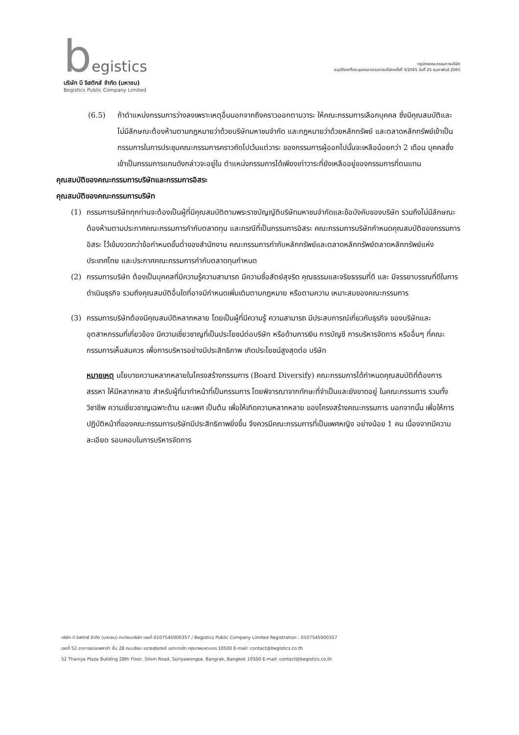begistics
บริษัท บี จิสติกส์ จำกัด (มหาชน)
Begistics Public Company Limited
กฎบัตรคณะกรรมการบริษัท
อนุมัติจากที่ประชุมคณะกรรมการบริษัทครั้งที่ 3/2565 วันที่ 25 กุมภาพันธ์ 2565
(6.5) ถ้าตำแหน่งกรรมการว่างลงเพราะเหตุอื่นนอกจากถึงคราวออกตามวาระ ให้คณะกรรมการเลือกบุคคล ซึ่งมีคุณสมบัติและไม่มีลักษณะต้องห้ามตามกฎหมายว่าด้วยบริษัทมหาชนจำกัด และกฎหมายว่าด้วยหลักทรัพย์ และตลาดหลักทรัพย์เข้าเป็นกรรมการในการประชุมคณะกรรมการคราวถัดไปเว้นแต่วาระ ของกรรมการผู้ออกไปนั้นจะเหลือน้อยกว่า 2 เดือน บุคคลซึ่งเข้าเป็นกรรมการแทนดังกล่าวจะอยู่ใน ตำแหน่งกรรมการได้เพียงเท่าวาระที่ยังเหลืออยู่ของกรรมการที่ตนแทน
คุณสมบัติของคณะกรรมการบริษัทและกรรมการอิสระ
คุณสมบัติของคณะกรรมการบริษัท
(1) กรรมการบริษัททุกท่านจะต้องเป็นผู้ที่มีคุณสมบัติตามพระราชบัญญัติบริษัทมหาชนจำกัดและข้อบังคับของบริษัท รวมถึงไม่มีลักษณะต้องห้ามตามประกาศคณะกรรมการกำกับตลาดทุน และกรณีที่เป็นกรรมการอิสระ คณะกรรมการบริษัทกำหนดคุณสมบัติของกรรมการอิสระ ไว้เข้มงวดกว่าข้อกำหนดขั้นต่ำของสำนักงาน คณะกรรมการกำกับหลักทรัพย์และตลาดหลักทรัพย์ตลาดหลักทรัพย์แห่งประเทศไทย และประกาศคณะกรรมการกำกับตลาดทุนกำหนด
(2) กรรมการบริษัท ต้องเป็นบุคคลที่มีความรู้ความสามารถ มีความซื่อสัตย์สุจริต คุณธรรมและจริยธรรมที่ดี และ มีจรรยาบรรณที่ดีในการดำเนินธุรกิจ รวมถึงคุณสมบัติอื่นใดที่อาจมีกำหนดเพิ่มเติมตามกฎหมาย หรือตามความ เหมาะสมของคณะกรรมการ
(3) กรรมการบริษัทต้องมีคุณสมบัติหลากหลาย โดยเป็นผู้ที่มีความรู้ ความสามารถ มีประสบการณ์เกี่ยวกับธุรกิจ ของบริษัทและอุตสาหกรรมที่เกี่ยวข้อง มีความเชี่ยวชาญที่เป็นประโยชน์ต่อบริษัท หรือด้านการเงิน การบัญชี การบริหารจัดการ หรืออื่นๆ ที่คณะกรรมการเห็นสมควร เพื่อการบริหารอย่างมีประสิทธิภาพ เกิดประโยชน์สูงสุดต่อ บริษัท
หมายเหตุ นโยบายความหลากหลายในโครงสร้างกรรมการ (Board Diversify) คณะกรรมการได้กำหนดคุณสมบัติที่ต้องการ สรรหา ให้มีหลากหลาย สำหรับผู้ที่มาทำหน้าที่เป็นกรรมการ โดยพิจารณาจากทักษะที่จำเป็นและยังขาดอยู่ ในคณะกรรมการ รวมทั้งวิชาชีพ ความเชี่ยวชาญเฉพาะด้าน และเพศ เป็นต้น เพื่อให้เกิดความหลากหลาย ของโครงสร้างคณะกรรมการ นอกจากนั้น เพื่อให้การปฏิบัติหน้าที่ของคณะกรรมการบริษัทมีประสิทธิภาพยิ่งขึ้น จึงควรมีคณะกรรมการที่เป็นเพศหญิง อย่างน้อย 1 คน เนื่องจากมีความละเอียด รอบคอบในการบริหารจัดการ
บริษัท บี จิสติกส์ จำกัด (มหาชน) ทะเบียนบริษัท เลขที่ 0107545000357 / Begistics Public Company Limited Registration : 0107545000357
เลขที่ 52 อาคารธนิยะพลาซ่า ชั้น 28 ถนนสีลม แขวงสุริยวงศ์ เขตบางรัก กรุงเทพมหานคร 10500 E-mail: contact@begistics.co.th
52 Thaniya Plaza Building 28th Floor, Silom Road, Suriyawongse, Bangrak, Bangkok 10500 E-mail: contact@begistics.co.th